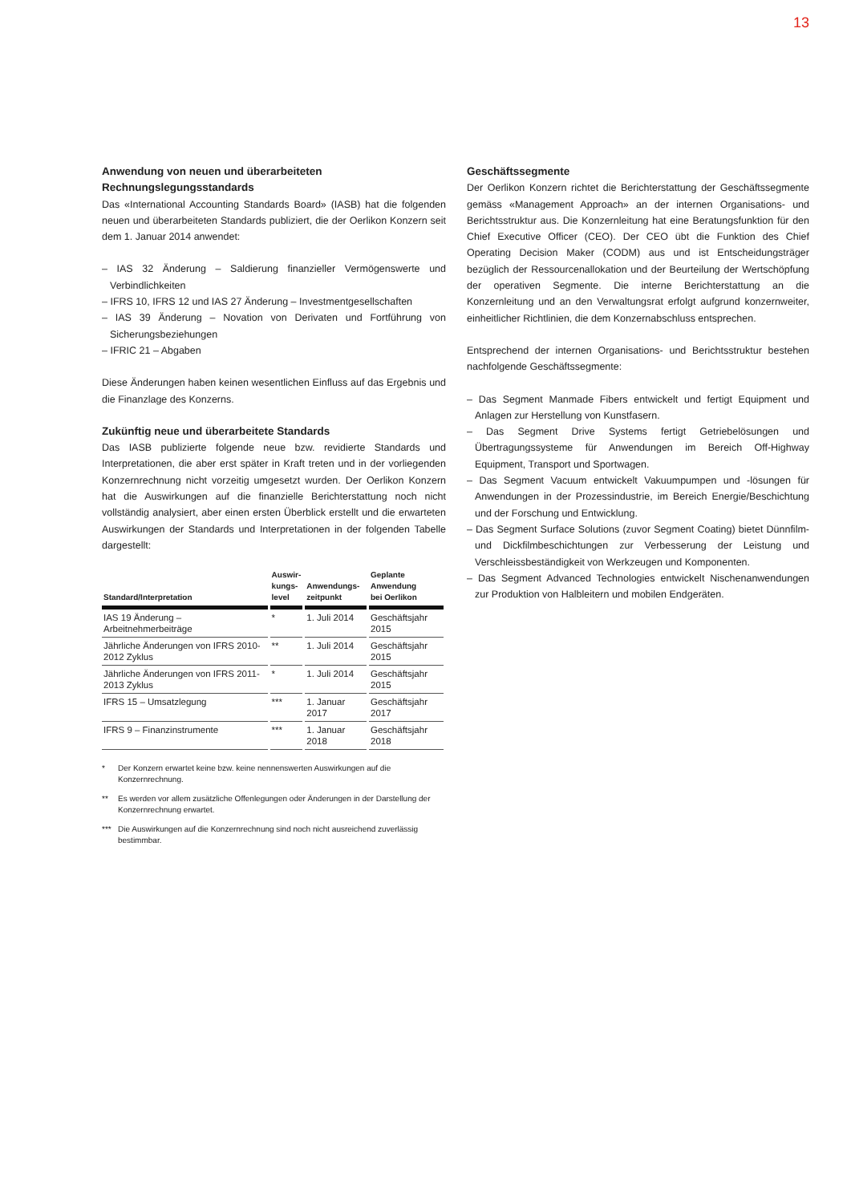13
Anwendung von neuen und überarbeiteten Rechnungslegungsstandards
Das «International Accounting Standards Board» (IASB) hat die folgenden neuen und überarbeiteten Standards publiziert, die der Oerlikon Konzern seit dem 1. Januar 2014 anwendet:
– IAS 32 Änderung – Saldierung finanzieller Vermögenswerte und Verbindlichkeiten
– IFRS 10, IFRS 12 und IAS 27 Änderung – Investmentgesellschaften
– IAS 39 Änderung – Novation von Derivaten und Fortführung von Sicherungsbeziehungen
– IFRIC 21 – Abgaben
Diese Änderungen haben keinen wesentlichen Einfluss auf das Ergebnis und die Finanzlage des Konzerns.
Zukünftig neue und überarbeitete Standards
Das IASB publizierte folgende neue bzw. revidierte Standards und Interpretationen, die aber erst später in Kraft treten und in der vorliegenden Konzernrechnung nicht vorzeitig umgesetzt wurden. Der Oerlikon Konzern hat die Auswirkungen auf die finanzielle Berichterstattung noch nicht vollständig analysiert, aber einen ersten Überblick erstellt und die erwarteten Auswirkungen der Standards und Interpretationen in der folgenden Tabelle dargestellt:
| Standard/Interpretation | Auswir- kungs- level | Anwendungs- zeitpunkt | Geplante Anwendung bei Oerlikon |
| --- | --- | --- | --- |
| IAS 19 Änderung – Arbeitnehmerbeiträge | * | 1. Juli 2014 | Geschäftsjahr 2015 |
| Jährliche Änderungen von IFRS 2010-2012 Zyklus | ** | 1. Juli 2014 | Geschäftsjahr 2015 |
| Jährliche Änderungen von IFRS 2011-2013 Zyklus | * | 1. Juli 2014 | Geschäftsjahr 2015 |
| IFRS 15 – Umsatzlegung | *** | 1. Januar 2017 | Geschäftsjahr 2017 |
| IFRS 9 – Finanzinstrumente | *** | 1. Januar 2018 | Geschäftsjahr 2018 |
* Der Konzern erwartet keine bzw. keine nennenswerten Auswirkungen auf die Konzernrechnung.
** Es werden vor allem zusätzliche Offenlegungen oder Änderungen in der Darstellung der Konzernrechnung erwartet.
*** Die Auswirkungen auf die Konzernrechnung sind noch nicht ausreichend zuverlässig bestimmbar.
Geschäftssegmente
Der Oerlikon Konzern richtet die Berichterstattung der Geschäftssegmente gemäss «Management Approach» an der internen Organisations- und Berichtsstruktur aus. Die Konzernleitung hat eine Beratungsfunktion für den Chief Executive Officer (CEO). Der CEO übt die Funktion des Chief Operating Decision Maker (CODM) aus und ist Entscheidungsträger bezüglich der Ressourcenallokation und der Beurteilung der Wertschöpfung der operativen Segmente. Die interne Berichterstattung an die Konzernleitung und an den Verwaltungsrat erfolgt aufgrund konzernweiter, einheitlicher Richtlinien, die dem Konzernabschluss entsprechen.
Entsprechend der internen Organisations- und Berichtsstruktur bestehen nachfolgende Geschäftssegmente:
– Das Segment Manmade Fibers entwickelt und fertigt Equipment und Anlagen zur Herstellung von Kunstfasern.
– Das Segment Drive Systems fertigt Getriebelösungen und Übertragungssysteme für Anwendungen im Bereich Off-Highway Equipment, Transport und Sportwagen.
– Das Segment Vacuum entwickelt Vakuumpumpen und -lösungen für Anwendungen in der Prozessindustrie, im Bereich Energie/Beschichtung und der Forschung und Entwicklung.
– Das Segment Surface Solutions (zuvor Segment Coating) bietet Dünnfilm- und Dickfilmbeschichtungen zur Verbesserung der Leistung und Verschleissbeständigkeit von Werkzeugen und Komponenten.
– Das Segment Advanced Technologies entwickelt Nischenanwendungen zur Produktion von Halbleitern und mobilen Endgeräten.